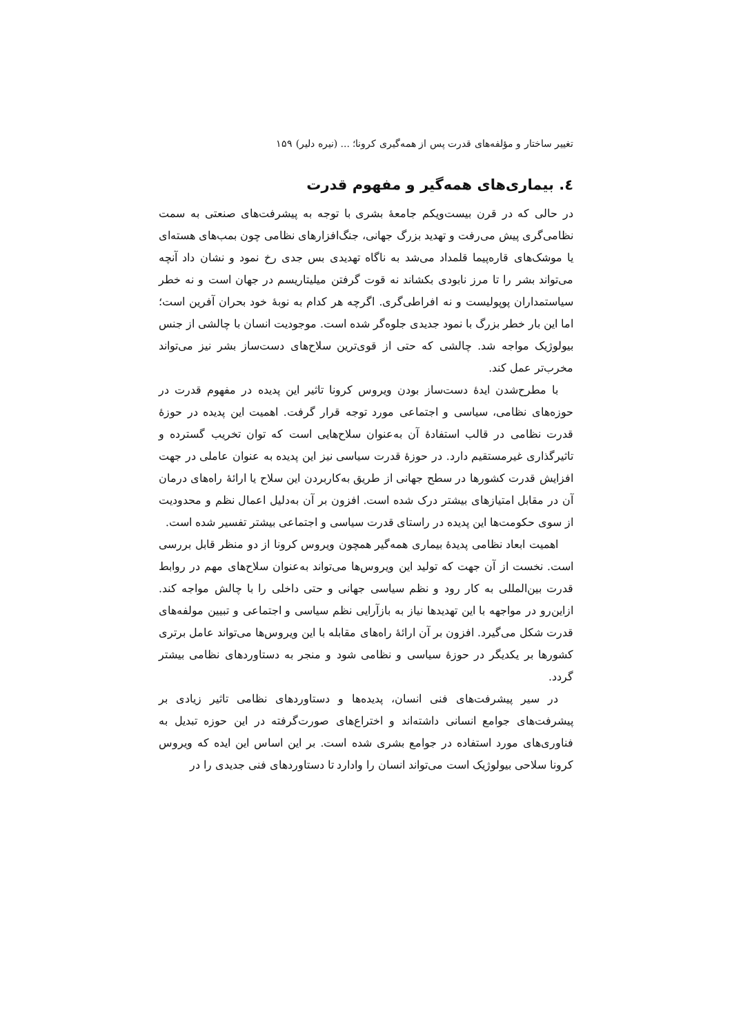تغییر ساختار و مؤلفه‌های قدرت پس از همه‌گیری کرونا؛ ... (نیره دلیر) ۱۵۹
٤. بیماری‌های همه‌گیر و مفهوم قدرت
در حالی که در قرن بیست‌ویکم جامعهٔ بشری با توجه به پیشرفت‌های صنعتی به سمت نظامی‌گری پیش می‌رفت و تهدید بزرگ جهانی، جنگ‌افزارهای نظامی چون بمب‌های هسته‌ای یا موشک‌های قاره‌پیما قلمداد می‌شد به ناگاه تهدیدی بس جدی رخ نمود و نشان داد آنچه می‌تواند بشر را تا مرز نابودی بکشاند نه قوت گرفتن میلیتاریسم در جهان است و نه خطر سیاستمداران پوپولیست و نه افراطی‌گری. اگرچه هر کدام به نوبهٔ خود بحران آفرین است؛ اما این بار خطر بزرگ با نمود جدیدی جلوه‌گر شده است. موجودیت انسان با چالشی از جنس بیولوژیک مواجه شد. چالشی که حتی از قوی‌ترین سلاح‌های دست‌ساز بشر نیز می‌تواند مخرب‌تر عمل کند.
با مطرح‌شدن ایدهٔ دست‌ساز بودن ویروس کرونا تاثیر این پدیده در مفهوم قدرت در حوزه‌های نظامی، سیاسی و اجتماعی مورد توجه قرار گرفت. اهمیت این پدیده در حوزهٔ قدرت نظامی در قالب استفادهٔ آن به‌عنوان سلاح‌هایی است که توان تخریب گسترده و تاثیرگذاری غیرمستقیم دارد. در حوزهٔ قدرت سیاسی نیز این پدیده به عنوان عاملی در جهت افزایش قدرت کشورها در سطح جهانی از طریق به‌کاربردن این سلاح یا ارائهٔ راه‌های درمان آن در مقابل امتیازهای بیشتر درک شده است. افزون بر آن به‌دلیل اعمال نظم و محدودیت از سوی حکومت‌ها این پدیده در راستای قدرت سیاسی و اجتماعی بیشتر تفسیر شده است.
اهمیت ابعاد نظامی پدیدهٔ بیماری همه‌گیر همچون ویروس کرونا از دو منظر قابل بررسی است. نخست از آن جهت که تولید این ویروس‌ها می‌تواند به‌عنوان سلاح‌های مهم در روابط قدرت بین‌المللی به کار رود و نظم سیاسی جهانی و حتی داخلی را با چالش مواجه کند. ازاین‌رو در مواجهه با این تهدیدها نیاز به بازآرایی نظم سیاسی و اجتماعی و تبیین مولفه‌های قدرت شکل می‌گیرد. افزون بر آن ارائهٔ راه‌های مقابله با این ویروس‌ها می‌تواند عامل برتری کشورها بر یکدیگر در حوزهٔ سیاسی و نظامی شود و منجر به دستاوردهای نظامی بیشتر گردد.
در سیر پیشرفت‌های فنی انسان، پدیده‌ها و دستاوردهای نظامی تاثیر زیادی بر پیشرفت‌های جوامع انسانی داشته‌اند و اختراع‌های صورت‌گرفته در این حوزه تبدیل به فناوری‌های مورد استفاده در جوامع بشری شده است. بر این اساس این ایده که ویروس کرونا سلاحی بیولوژیک است می‌تواند انسان را وادارد تا دستاوردهای فنی جدیدی را در